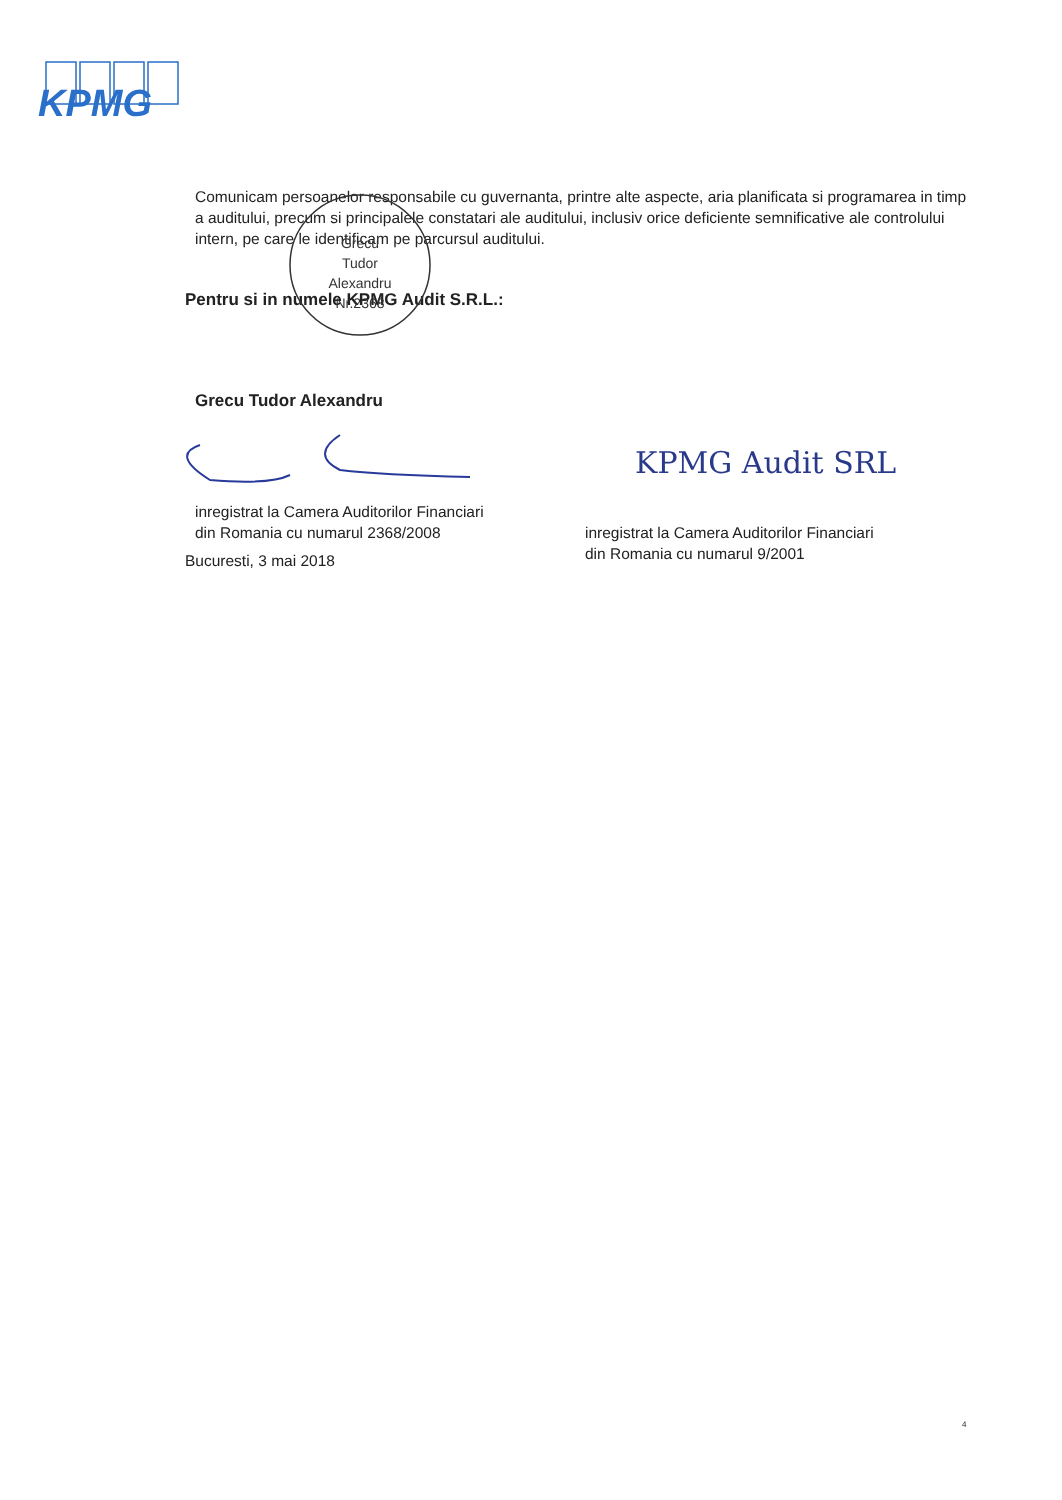KPMG
Comunicam persoanelor responsabile cu guvernanta, printre alte aspecte, aria planificata si programarea in timp a auditului, precum si principalele constatari ale auditului, inclusiv orice deficiente semnificative ale controlului intern, pe care le identificam pe parcursul auditului.
Pentru si in numele KPMG Audit S.R.L.:
Grecu Tudor Alexandru
inregistrat la Camera Auditorilor Financiari
din Romania cu numarul 2368/2008
inregistrat la Camera Auditorilor Financiari
din Romania cu numarul 9/2001
Bucuresti, 3 mai 2018
Grecu
Tudor
Alexandru
Nr.2368
KPMG Audit SRL
4